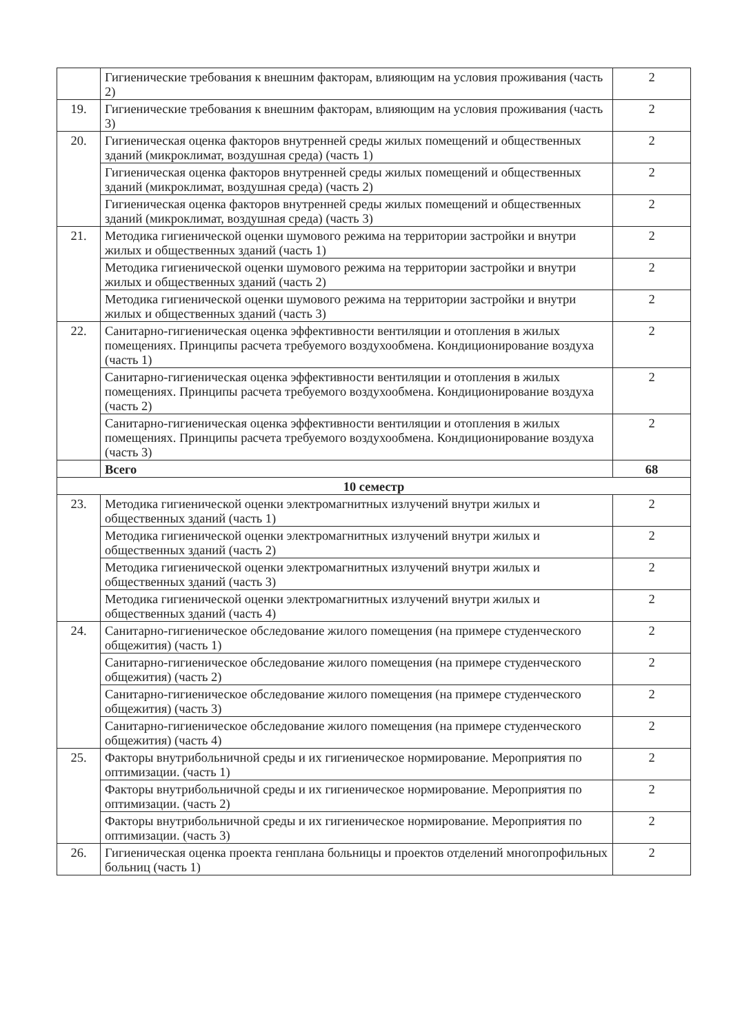| | Гигиенические требования к внешним факторам, влияющим на условия проживания (часть 2) | 2 |
| 19. | Гигиенические требования к внешним факторам, влияющим на условия проживания (часть 3) | 2 |
| 20. | Гигиеническая оценка факторов внутренней среды жилых помещений и общественных зданий (микроклимат, воздушная среда) (часть 1) | 2 |
| | Гигиеническая оценка факторов внутренней среды жилых помещений и общественных зданий (микроклимат, воздушная среда) (часть 2) | 2 |
| | Гигиеническая оценка факторов внутренней среды жилых помещений и общественных зданий (микроклимат, воздушная среда) (часть 3) | 2 |
| 21. | Методика гигиенической оценки шумового режима на территории застройки и внутри жилых и общественных зданий (часть 1) | 2 |
| | Методика гигиенической оценки шумового режима на территории застройки и внутри жилых и общественных зданий (часть 2) | 2 |
| | Методика гигиенической оценки шумового режима на территории застройки и внутри жилых и общественных зданий (часть 3) | 2 |
| 22. | Санитарно-гигиеническая оценка эффективности вентиляции и отопления в жилых помещениях. Принципы расчета требуемого воздухообмена. Кондиционирование воздуха (часть 1) | 2 |
| | Санитарно-гигиеническая оценка эффективности вентиляции и отопления в жилых помещениях. Принципы расчета требуемого воздухообмена. Кондиционирование воздуха (часть 2) | 2 |
| | Санитарно-гигиеническая оценка эффективности вентиляции и отопления в жилых помещениях. Принципы расчета требуемого воздухообмена. Кондиционирование воздуха (часть 3) | 2 |
| | Всего | 68 |
| 10 семестр | | |
| 23. | Методика гигиенической оценки электромагнитных излучений внутри жилых и общественных зданий (часть 1) | 2 |
| | Методика гигиенической оценки электромагнитных излучений внутри жилых и общественных зданий (часть 2) | 2 |
| | Методика гигиенической оценки электромагнитных излучений внутри жилых и общественных зданий (часть 3) | 2 |
| | Методика гигиенической оценки электромагнитных излучений внутри жилых и общественных зданий (часть 4) | 2 |
| 24. | Санитарно-гигиеническое обследование жилого помещения (на примере студенческого общежития) (часть 1) | 2 |
| | Санитарно-гигиеническое обследование жилого помещения (на примере студенческого общежития) (часть 2) | 2 |
| | Санитарно-гигиеническое обследование жилого помещения (на примере студенческого общежития) (часть 3) | 2 |
| | Санитарно-гигиеническое обследование жилого помещения (на примере студенческого общежития) (часть 4) | 2 |
| 25. | Факторы внутрибольничной среды и их гигиеническое нормирование. Мероприятия по оптимизации. (часть 1) | 2 |
| | Факторы внутрибольничной среды и их гигиеническое нормирование. Мероприятия по оптимизации. (часть 2) | 2 |
| | Факторы внутрибольничной среды и их гигиеническое нормирование. Мероприятия по оптимизации. (часть 3) | 2 |
| 26. | Гигиеническая оценка проекта генплана больницы и проектов отделений многопрофильных больниц (часть 1) | 2 |